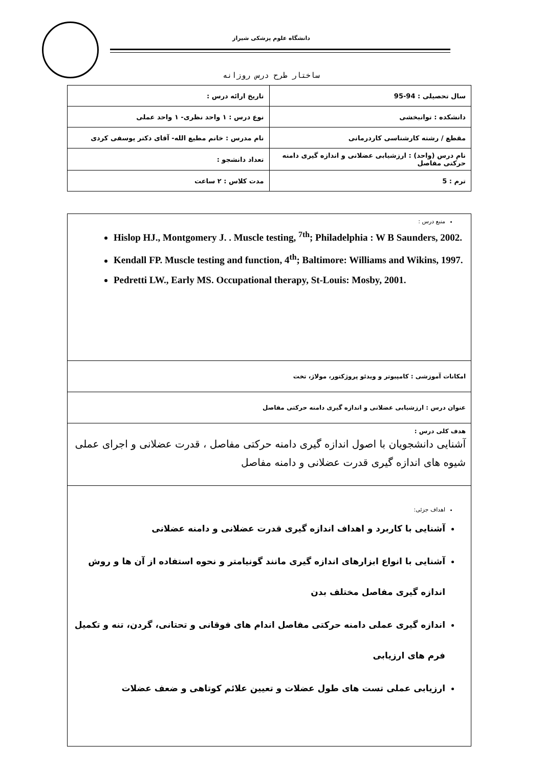دانشگاه علوم پزشکی شیراز
ساختار طرح درس روزانه
| سال تحصیلی : 94-95 | تاریخ ارائه درس : |
| دانشکده : توانبخشی | نوع درس : ۱ واحد نظری- ۱ واحد عملی |
| مقطع / رشته کارشناسی کاردرمانی | نام مدرس : خانم مطیع الله- آقای دکتر یوسفی کردی |
| نام درس (واحد) : ارزشیابی عضلانی و اندازه گیری دامنه حرکتی مفاصل | تعداد دانشجو : |
| ترم : 5 | مدت کلاس : ۲ ساعت |
منبع درس :
Hislop HJ., Montgomery J. . Muscle testing, <sup>7th</sup>; Philadelphia : W B Saunders, 2002.
Kendall FP. Muscle testing and function, 4<sup>th</sup>; Baltimore: Williams and Wikins, 1997.
Pedretti LW., Early MS. Occupational therapy, St-Louis: Mosby, 2001.
امکانات آموزشی : کامپیوتر و ویدئو پروژکتور، مولاژ، تخت
عنوان درس : ارزشیابی عضلانی و اندازه گیری دامنه حرکتی مفاصل
هدف کلی درس :
آشنایی دانشجویان با اصول اندازه گیری دامنه حرکتی مفاصل ، قدرت عضلانی و اجرای عملی شیوه های اندازه گیری قدرت عضلانی و دامنه مفاصل
اهداف جزئی:
آشنایی با کاربرد و اهداف اندازه گیری قدرت عضلانی و دامنه عضلانی
آشنایی با انواع ابزارهای اندازه گیری مانند گونیامتر و نحوه استفاده از آن ها و روش اندازه گیری مفاصل مختلف بدن
اندازه گیری عملی دامنه حرکتی مفاصل اندام های فوقانی و تحتانی، گردن، تنه و تکمیل فرم های ارزیابی
ارزیابی عملی تست های طول عضلات و تعیین علائم کوتاهی و ضعف عضلات